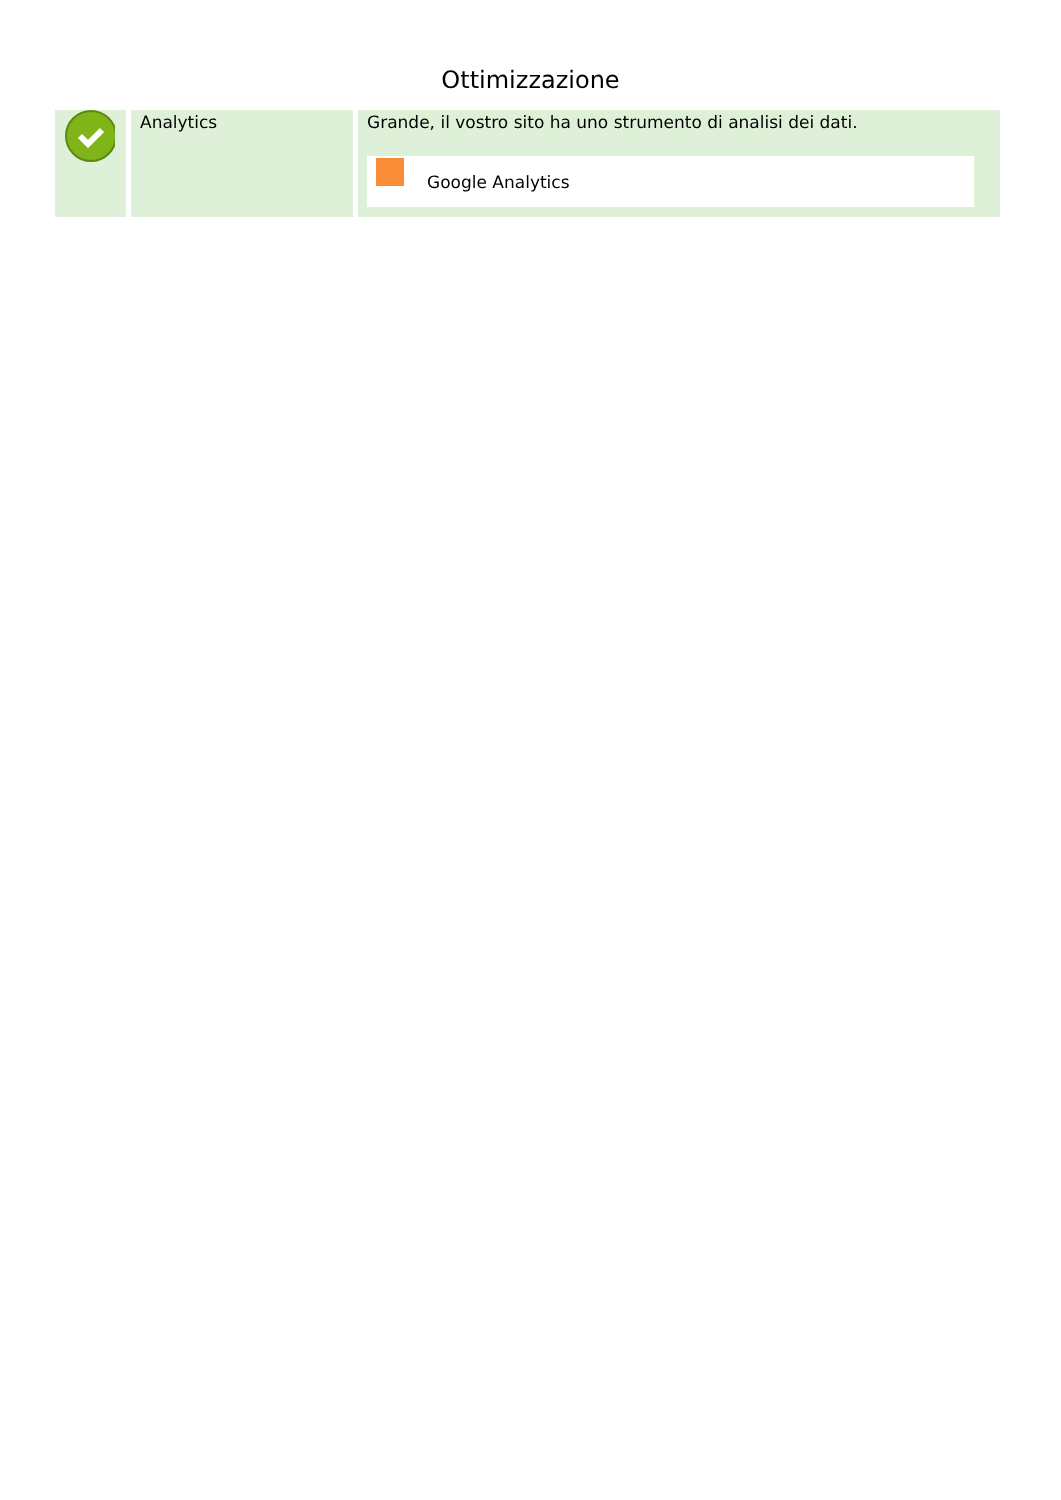Ottimizzazione
| | Analytics | Grande, il vostro sito ha uno strumento di analisi dei dati. Google Analytics |